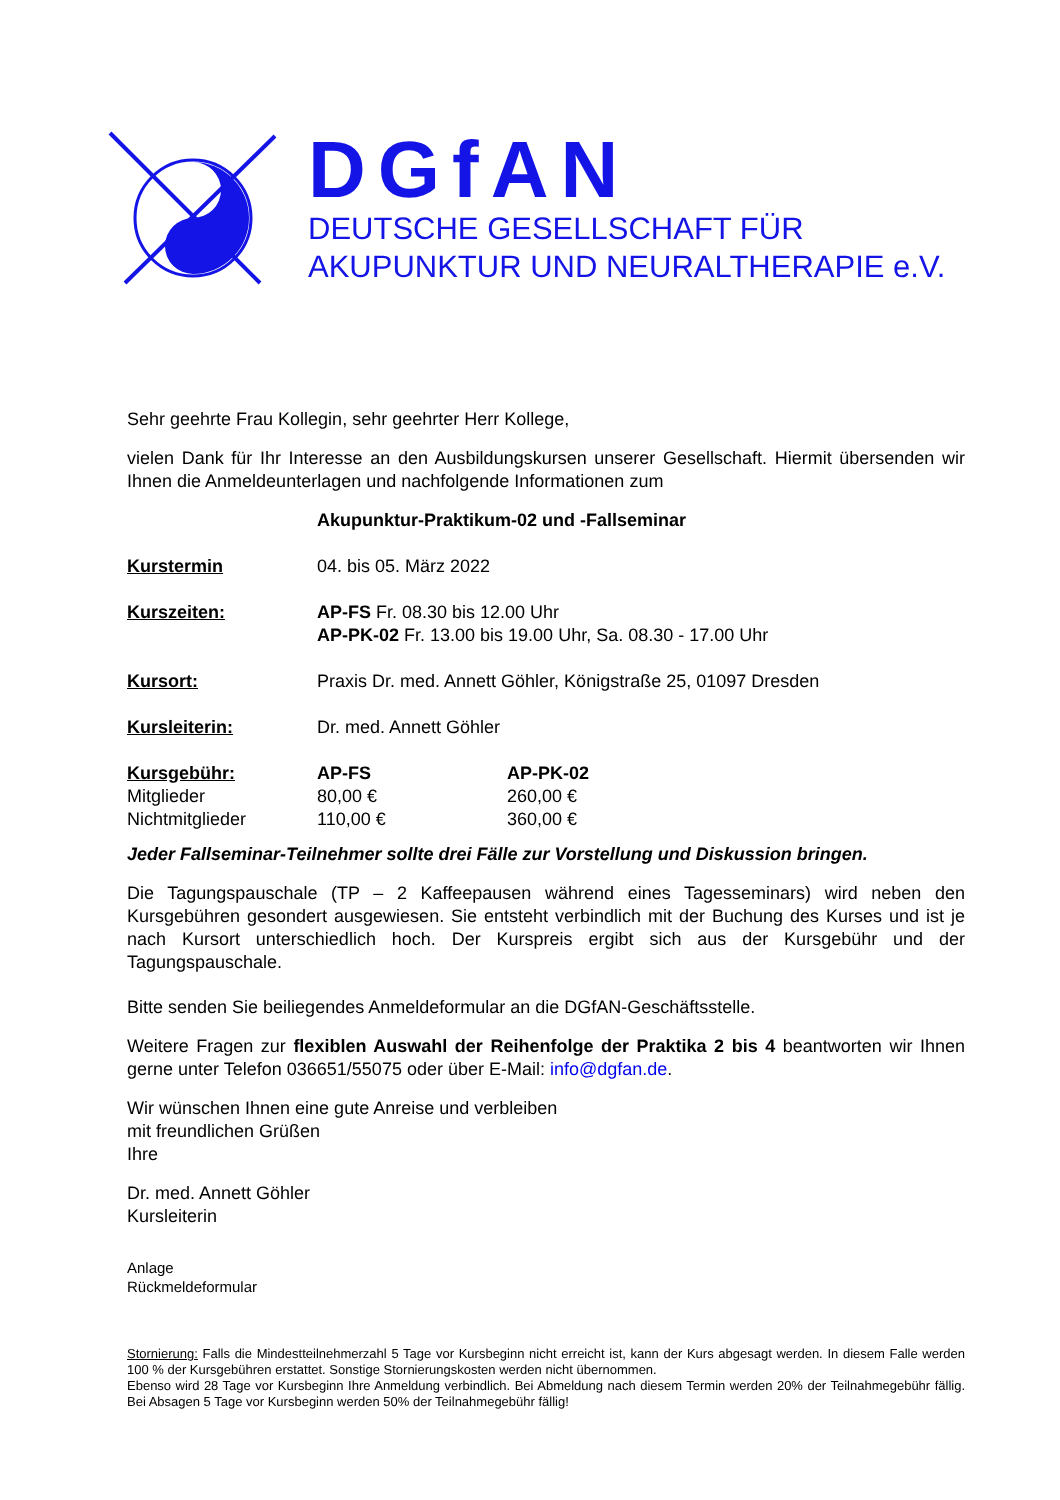DGfAN
DEUTSCHE GESELLSCHAFT FÜR
AKUPUNKTUR UND NEURALTHERAPIE e.V.
Sehr geehrte Frau Kollegin, sehr geehrter Herr Kollege,
vielen Dank für Ihr Interesse an den Ausbildungskursen unserer Gesellschaft. Hiermit übersenden wir Ihnen die Anmeldeunterlagen und nachfolgende Informationen zum
| | Akupunktur-Praktikum-02 und -Fallseminar | |
| Kurstermin | 04. bis 05. März 2022 | |
| Kurszeiten: | AP-FS Fr. 08.30 bis 12.00 Uhr AP-PK-02 Fr. 13.00 bis 19.00 Uhr, Sa. 08.30 - 17.00 Uhr | |
| Kursort: | Praxis Dr. med. Annett Göhler, Königstraße 25, 01097 Dresden | |
| Kursleiterin: | Dr. med. Annett Göhler | |
| Kursgebühr: | AP-FS | AP-PK-02 |
| Mitglieder | 80,00 € | 260,00 € |
| Nichtmitglieder | 110,00 € | 360,00 € |
Jeder Fallseminar-Teilnehmer sollte drei Fälle zur Vorstellung und Diskussion bringen.
Die Tagungspauschale (TP – 2 Kaffeepausen während eines Tagesseminars) wird neben den Kursgebühren gesondert ausgewiesen. Sie entsteht verbindlich mit der Buchung des Kurses und ist je nach Kursort unterschiedlich hoch. Der Kurspreis ergibt sich aus der Kursgebühr und der Tagungspauschale.
Bitte senden Sie beiliegendes Anmeldeformular an die DGfAN-Geschäftsstelle.
Weitere Fragen zur flexiblen Auswahl der Reihenfolge der Praktika 2 bis 4 beantworten wir Ihnen gerne unter Telefon 036651/55075 oder über E-Mail: info@dgfan.de.
Wir wünschen Ihnen eine gute Anreise und verbleiben
mit freundlichen Grüßen
Ihre
Dr. med. Annett Göhler
Kursleiterin
Anlage
Rückmeldeformular
Stornierung: Falls die Mindestteilnehmerzahl 5 Tage vor Kursbeginn nicht erreicht ist, kann der Kurs abgesagt werden. In diesem Falle werden 100 % der Kursgebühren erstattet. Sonstige Stornierungskosten werden nicht übernommen.
Ebenso wird 28 Tage vor Kursbeginn Ihre Anmeldung verbindlich. Bei Abmeldung nach diesem Termin werden 20% der Teilnahmegebühr fällig. Bei Absagen 5 Tage vor Kursbeginn werden 50% der Teilnahmegebühr fällig!